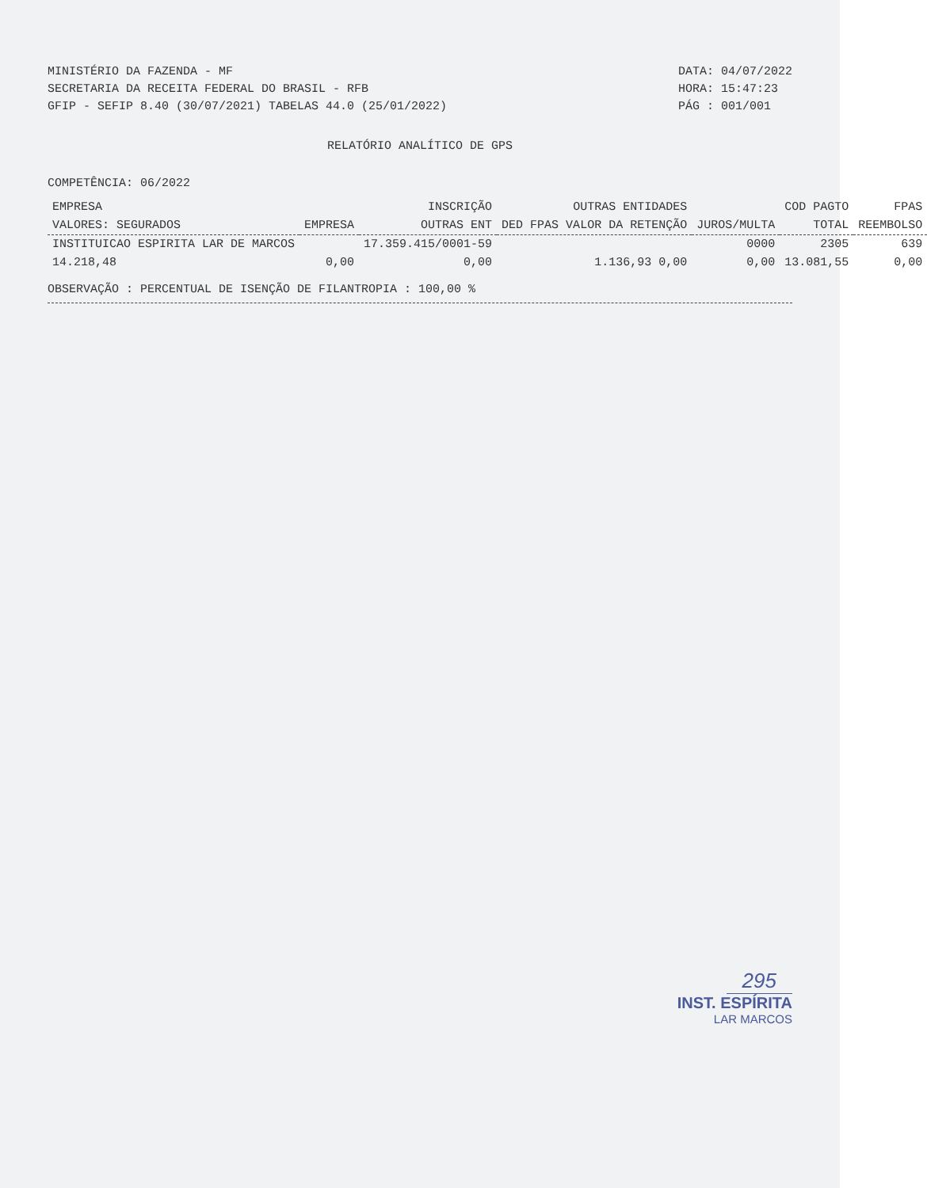MINISTÉRIO DA FAZENDA - MF
SECRETARIA DA RECEITA FEDERAL DO BRASIL - RFB
GFIP - SEFIP 8.40 (30/07/2021) TABELAS 44.0 (25/01/2022)
DATA: 04/07/2022
HORA: 15:47:23
PÁG : 001/001
RELATÓRIO ANALÍTICO DE GPS
COMPETÊNCIA: 06/2022
| EMPRESA | | INSCRIÇÃO | OUTRAS ENTIDADES | | COD PAGTO | FPAS |
| --- | --- | --- | --- | --- | --- | --- |
| VALORES: SEGURADOS | EMPRESA | OUTRAS ENT | DED FPAS VALOR DA RETENÇÃO | JUROS/MULTA | TOTAL | REEMBOLSO |
| INSTITUICAO ESPIRITA LAR DE MARCOS | | 17.359.415/0001-59 | | 0000 | 2305 | 639 |
| 14.218,48 | 0,00 | 0,00 | 1.136,93 0,00 | 0,00 | 13.081,55 | 0,00 |
OBSERVAÇÃO : PERCENTUAL DE ISENÇÃO DE FILANTROPIA : 100,00 %
295
INST. ESPÍRITA
LAR MARCOS